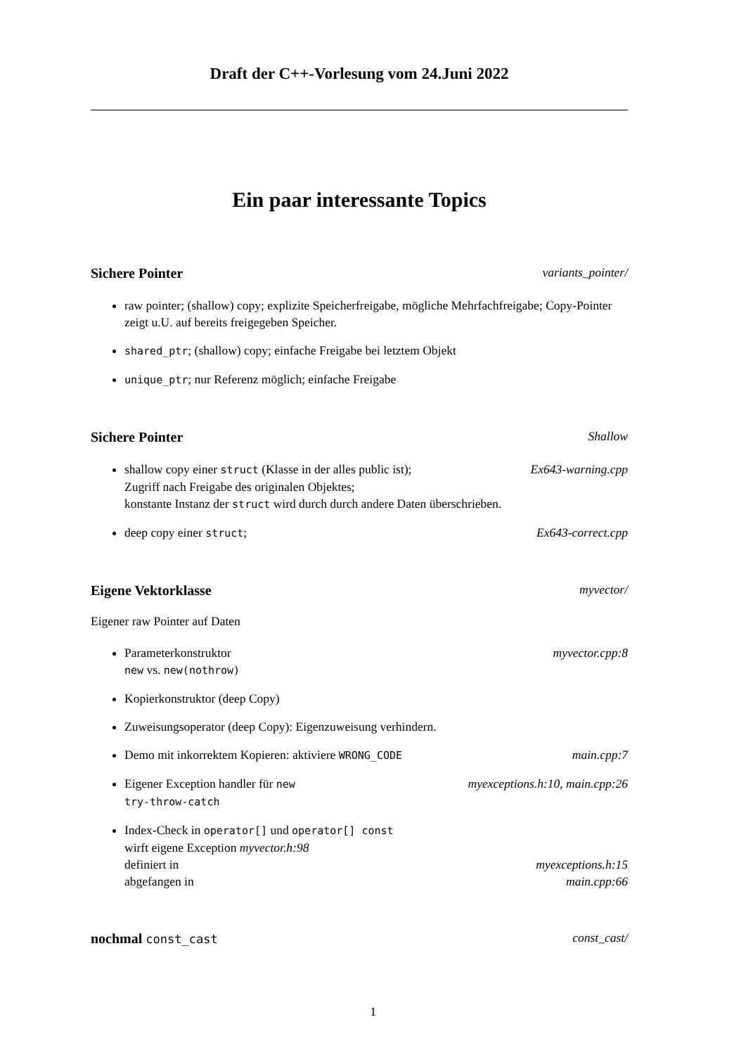Draft der C++-Vorlesung vom 24.Juni 2022
Ein paar interessante Topics
Sichere Pointer variants_pointer/
raw pointer; (shallow) copy; explizite Speicherfreigabe, mögliche Mehrfachfreigabe; Copy-Pointer zeigt u.U. auf bereits freigegeben Speicher.
shared_ptr; (shallow) copy; einfache Freigabe bei letztem Objekt
unique_ptr; nur Referenz möglich; einfache Freigabe
Sichere Pointer Shallow
shallow copy einer struct (Klasse in der alles public ist); Ex643-warning.cpp
Zugriff nach Freigabe des originalen Objektes;
konstante Instanz der struct wird durch durch andere Daten überschrieben.
deep copy einer struct; Ex643-correct.cpp
Eigene Vektorklasse myvector/
Eigener raw Pointer auf Daten
Parameterkonstruktor myvector.cpp:8
new vs. new(nothrow)
Kopierkonstruktor (deep Copy)
Zuweisungsoperator (deep Copy): Eigenzuweisung verhindern.
Demo mit inkorrektem Kopieren: aktiviere WRONG_CODE main.cpp:7
Eigener Exception handler für new myexceptions.h:10, main.cpp:26
try-throw-catch
Index-Check in operator[] und operator[] const
wirft eigene Exception myvector.h:98
definiert in myexceptions.h:15
abgefangen in main.cpp:66
nochmal const_cast const_cast/
1